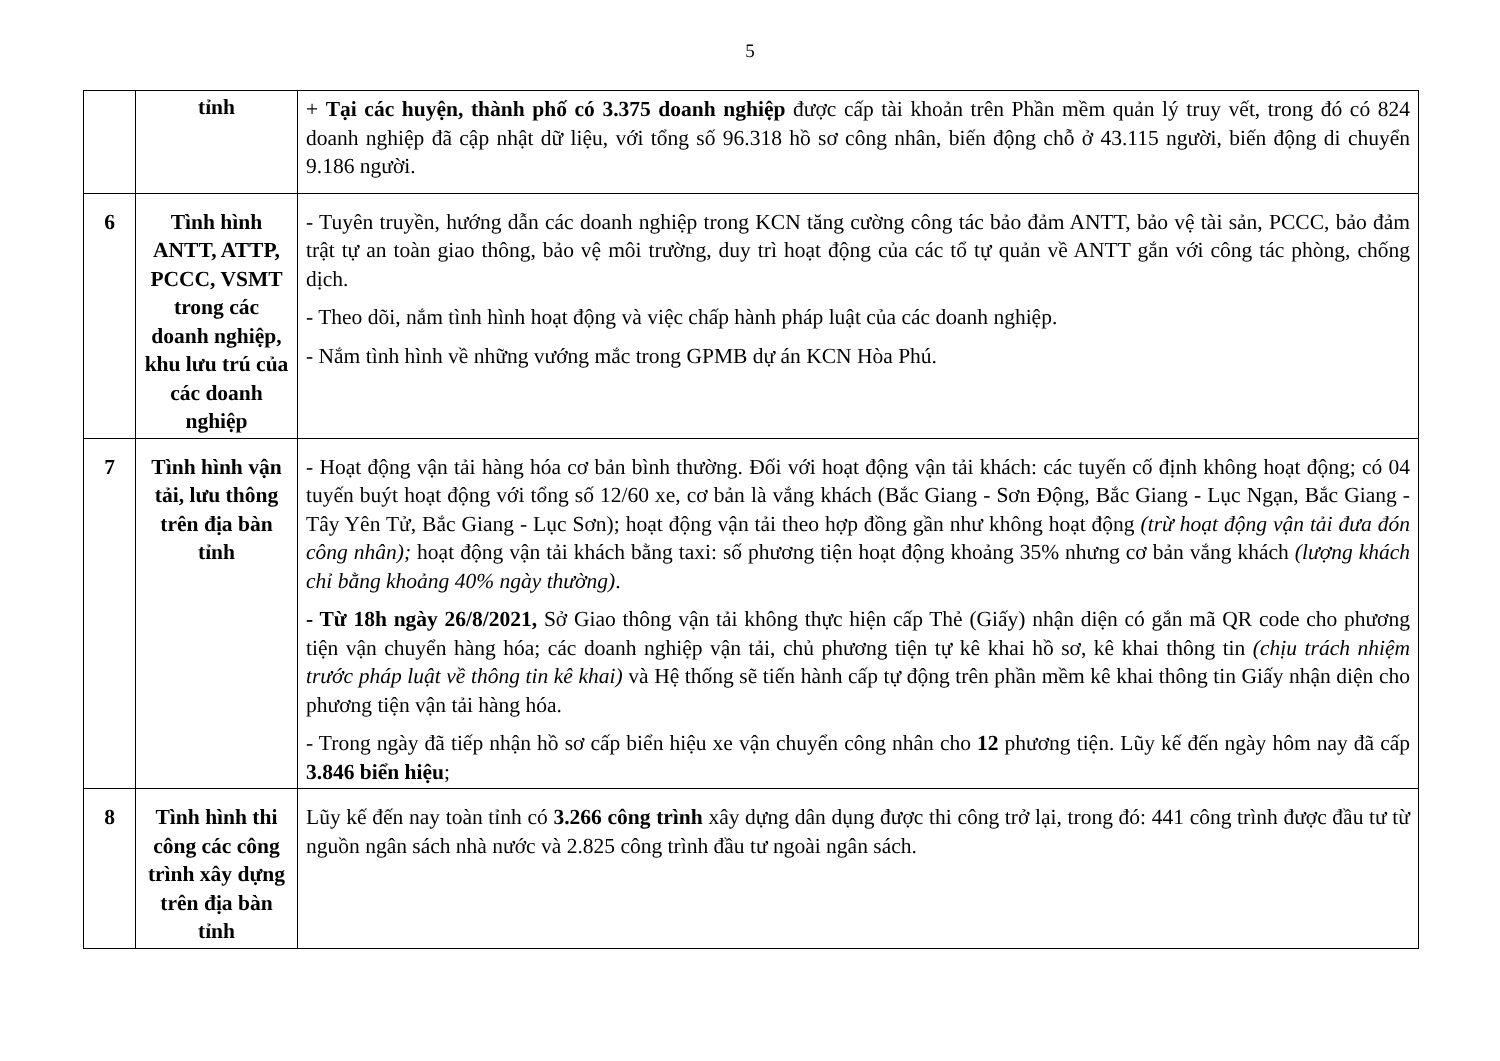5
| | tỉnh | + Tại các huyện, thành phố có 3.375 doanh nghiệp được cấp tài khoản trên Phần mềm quản lý truy vết, trong đó có 824 doanh nghiệp đã cập nhật dữ liệu, với tổng số 96.318 hồ sơ công nhân, biến động chỗ ở 43.115 người, biến động di chuyển 9.186 người. |
| 6 | Tình hình ANTT, ATTP, PCCC, VSMT trong các doanh nghiệp, khu lưu trú của các doanh nghiệp | - Tuyên truyền, hướng dẫn các doanh nghiệp trong KCN tăng cường công tác bảo đảm ANTT, bảo vệ tài sản, PCCC, bảo đảm trật tự an toàn giao thông, bảo vệ môi trường, duy trì hoạt động của các tổ tự quản về ANTT gắn với công tác phòng, chống dịch. - Theo dõi, nắm tình hình hoạt động và việc chấp hành pháp luật của các doanh nghiệp. - Nắm tình hình về những vướng mắc trong GPMB dự án KCN Hòa Phú. |
| 7 | Tình hình vận tải, lưu thông trên địa bàn tỉnh | - Hoạt động vận tải hàng hóa cơ bản bình thường. Đối với hoạt động vận tải khách: các tuyến cố định không hoạt động; có 04 tuyến buýt hoạt động với tổng số 12/60 xe, cơ bản là vắng khách (Bắc Giang - Sơn Động, Bắc Giang - Lục Ngạn, Bắc Giang - Tây Yên Tử, Bắc Giang - Lục Sơn); hoạt động vận tải theo hợp đồng gần như không hoạt động (trừ hoạt động vận tải đưa đón công nhân); hoạt động vận tải khách bằng taxi: số phương tiện hoạt động khoảng 35% nhưng cơ bản vắng khách (lượng khách chỉ bằng khoảng 40% ngày thường) . - Từ 18h ngày 26/8/2021, Sở Giao thông vận tải không thực hiện cấp Thẻ (Giấy) nhận diện có gắn mã QR code cho phương tiện vận chuyển hàng hóa; các doanh nghiệp vận tải, chủ phương tiện tự kê khai hồ sơ, kê khai thông tin (chịu trách nhiệm trước pháp luật về thông tin kê khai) và Hệ thống sẽ tiến hành cấp tự động trên phần mềm kê khai thông tin Giấy nhận diện cho phương tiện vận tải hàng hóa. - Trong ngày đã tiếp nhận hồ sơ cấp biển hiệu xe vận chuyển công nhân cho 12 phương tiện. Lũy kế đến ngày hôm nay đã cấp 3.846 biển hiệu ; |
| 8 | Tình hình thi công các công trình xây dựng trên địa bàn tỉnh | Lũy kế đến nay toàn tỉnh có 3.266 công trình xây dựng dân dụng được thi công trở lại, trong đó: 441 công trình được đầu tư từ nguồn ngân sách nhà nước và 2.825 công trình đầu tư ngoài ngân sách. |